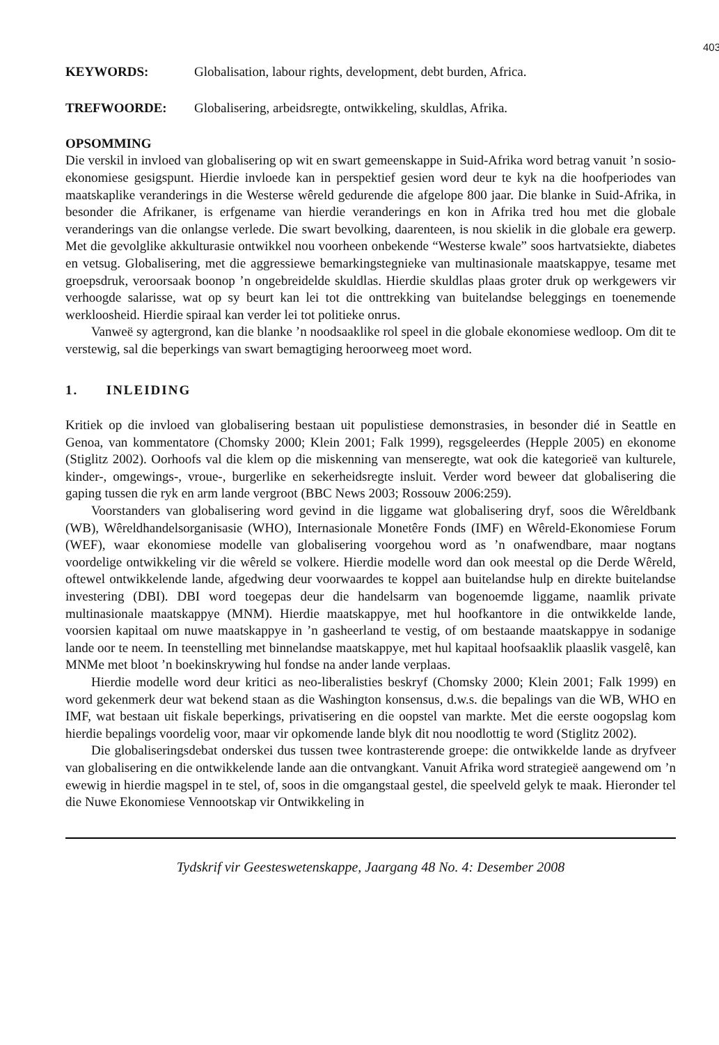403
KEYWORDS: Globalisation, labour rights, development, debt burden, Africa.
TREFWOORDE: Globalisering, arbeidsregte, ontwikkeling, skuldlas, Afrika.
OPSOMMING
Die verskil in invloed van globalisering op wit en swart gemeenskappe in Suid-Afrika word betrag vanuit ’n sosio-ekonomiese gesigspunt. Hierdie invloede kan in perspektief gesien word deur te kyk na die hoofperiodes van maatskaplike veranderings in die Westerse wêreld gedurende die afgelope 800 jaar. Die blanke in Suid-Afrika, in besonder die Afrikaner, is erfgename van hierdie veranderings en kon in Afrika tred hou met die globale veranderings van die onlangse verlede. Die swart bevolking, daarenteen, is nou skielik in die globale era gewerp. Met die gevolglike akkulturasie ontwikkel nou voorheen onbekende “Westerse kwale” soos hartvatsiekte, diabetes en vetsug. Globalisering, met die aggressiewe bemarkingstegnieke van multinasionale maatskappye, tesame met groepsdruk, veroorsaak boonop ’n ongebreidelde skuldlas. Hierdie skuldlas plaas groter druk op werkgewers vir verhoogde salarisse, wat op sy beurt kan lei tot die onttrekking van buitelandse beleggings en toenemende werkloosheid. Hierdie spiraal kan verder lei tot politieke onrus.
Vanweë sy agtergrond, kan die blanke ’n noodsaaklike rol speel in die globale ekonomiese wedloop. Om dit te verstewig, sal die beperkings van swart bemagtiging heroorweeg moet word.
1. INLEIDING
Kritiek op die invloed van globalisering bestaan uit populistiese demonstrasies, in besonder dié in Seattle en Genoa, van kommentatore (Chomsky 2000; Klein 2001; Falk 1999), regsgeleerdes (Hepple 2005) en ekonome (Stiglitz 2002). Oorhoofs val die klem op die miskenning van menseregte, wat ook die kategorieë van kulturele, kinder-, omgewings-, vroue-, burgerlike en sekerheidsregte insluit. Verder word beweer dat globalisering die gaping tussen die ryk en arm lande vergroot (BBC News 2003; Rossouw 2006:259).
Voorstanders van globalisering word gevind in die liggame wat globalisering dryf, soos die Wêreldbank (WB), Wêreldhandelsorganisasie (WHO), Internasionale Monetêre Fonds (IMF) en Wêreld-Ekonomiese Forum (WEF), waar ekonomiese modelle van globalisering voorgehou word as ’n onafwendbare, maar nogtans voordelige ontwikkeling vir die wêreld se volkere. Hierdie modelle word dan ook meestal op die Derde Wêreld, oftewel ontwikkelende lande, afgedwing deur voorwaardes te koppel aan buitelandse hulp en direkte buitelandse investering (DBI). DBI word toegepas deur die handelsarm van bogenoemde liggame, naamlik private multinasionale maatskappye (MNM). Hierdie maatskappye, met hul hoofkantore in die ontwikkelde lande, voorsien kapitaal om nuwe maatskappye in ’n gasheerland te vestig, of om bestaande maatskappye in sodanige lande oor te neem. In teenstelling met binnelandse maatskappye, met hul kapitaal hoofsaaklik plaaslik vasgelê, kan MNMe met bloot ’n boekinskrywing hul fondse na ander lande verplaas.
Hierdie modelle word deur kritici as neo-liberalisties beskryf (Chomsky 2000; Klein 2001; Falk 1999) en word gekenmerk deur wat bekend staan as die Washington konsensus, d.w.s. die bepalings van die WB, WHO en IMF, wat bestaan uit fiskale beperkings, privatisering en die oopstel van markte. Met die eerste oogopslag kom hierdie bepalings voordelig voor, maar vir opkomende lande blyk dit nou noodlottig te word (Stiglitz 2002).
Die globaliseringsdebat onderskei dus tussen twee kontrasterende groepe: die ontwikkelde lande as dryfveer van globalisering en die ontwikkelende lande aan die ontvangkant. Vanuit Afrika word strategieë aangewend om ’n ewewig in hierdie magspel in te stel, of, soos in die omgangstaal gestel, die speelveld gelyk te maak. Hieronder tel die Nuwe Ekonomiese Vennootskap vir Ontwikkeling in
Tydskrif vir Geesteswetenskappe, Jaargang 48 No. 4: Desember 2008